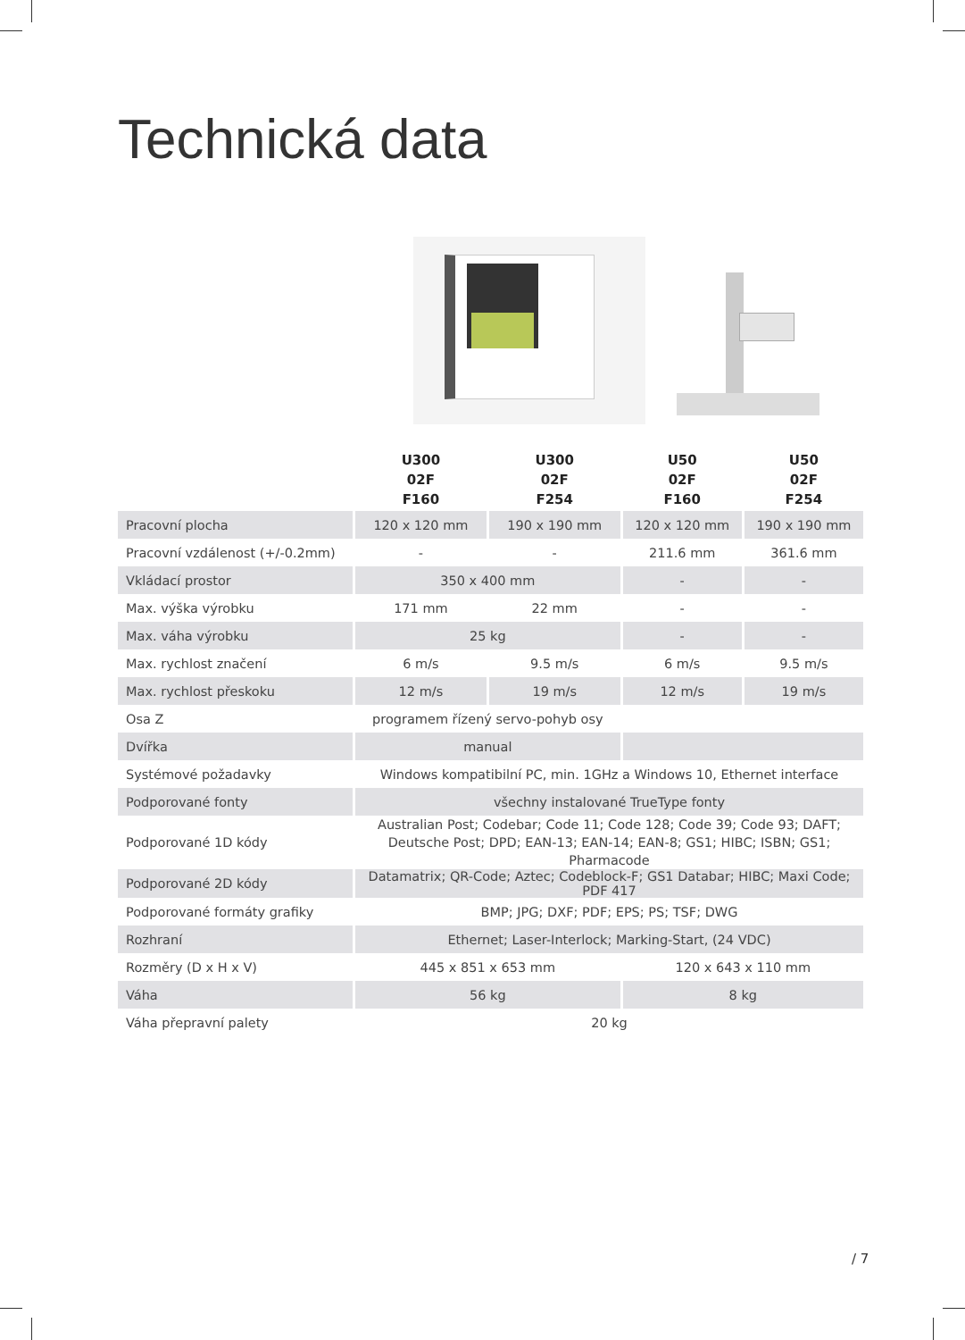Technická data
| | U300 02F F160 | U300 02F F254 | U50 02F F160 | U50 02F F254 |
| --- | --- | --- | --- | --- |
| Pracovní plocha | 120 x 120 mm | 190 x 190 mm | 120 x 120 mm | 190 x 190 mm |
| Pracovní vzdálenost (+/-0.2mm) | - | - | 211.6 mm | 361.6 mm |
| Vkládací prostor | 350 x 400 mm | | - | - |
| Max. výška výrobku | 171 mm | 22 mm | - | - |
| Max. váha výrobku | 25 kg | | - | - |
| Max. rychlost značení | 6 m/s | 9.5 m/s | 6 m/s | 9.5 m/s |
| Max. rychlost přeskoku | 12 m/s | 19 m/s | 12 m/s | 19 m/s |
| Osa Z | programem řízený servo-pohyb osy | | | |
| Dvířka | manual | | | |
| Systémové požadavky | Windows kompatibilní PC, min. 1GHz a Windows 10, Ethernet interface | | | |
| Podporované fonty | všechny instalované TrueType fonty | | | |
| Podporované 1D kódy | Australian Post; Codebar; Code 11; Code 128; Code 39; Code 93; DAFT; Deutsche Post; DPD; EAN-13; EAN-14; EAN-8; GS1; HIBC; ISBN; GS1; Pharmacode | | | |
| Podporované 2D kódy | Datamatrix; QR-Code; Aztec; Codeblock-F; GS1 Databar; HIBC; Maxi Code; PDF 417 | | | |
| Podporované formáty grafiky | BMP; JPG; DXF; PDF; EPS; PS; TSF; DWG | | | |
| Rozhraní | Ethernet; Laser-Interlock; Marking-Start, (24 VDC) | | | |
| Rozměry (D x H x V) | 445 x 851 x 653 mm | | 120 x 643 x 110 mm | |
| Váha | 56 kg | | 8 kg | |
| Váha přepravní palety | 20 kg | | | |
/ 7